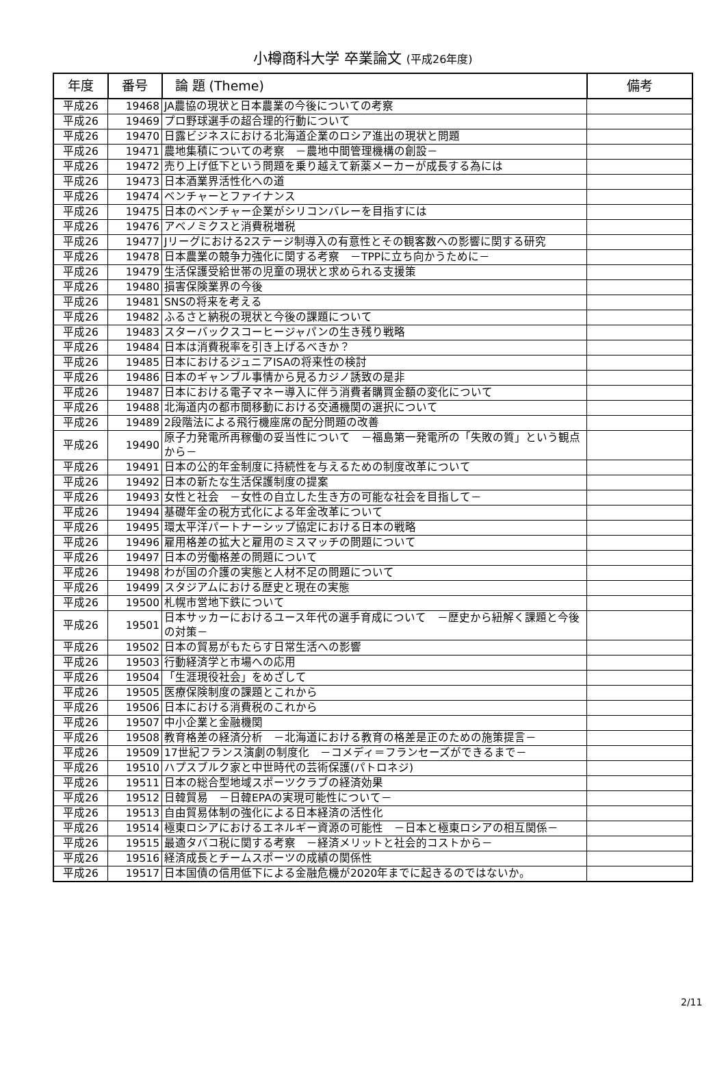小樽商科大学 卒業論文 (平成26年度)
| 年度 | 番号 | 論 題 (Theme) | 備考 |
| --- | --- | --- | --- |
| 平成26 | 19468 | JA農協の現状と日本農業の今後についての考察 | |
| 平成26 | 19469 | プロ野球選手の超合理的行動について | |
| 平成26 | 19470 | 日露ビジネスにおける北海道企業のロシア進出の現状と問題 | |
| 平成26 | 19471 | 農地集積についての考察 －農地中間管理機構の創設－ | |
| 平成26 | 19472 | 売り上げ低下という問題を乗り越えて新薬メーカーが成長する為には | |
| 平成26 | 19473 | 日本酒業界活性化への道 | |
| 平成26 | 19474 | ベンチャーとファイナンス | |
| 平成26 | 19475 | 日本のベンチャー企業がシリコンバレーを目指すには | |
| 平成26 | 19476 | アベノミクスと消費税増税 | |
| 平成26 | 19477 | Jリーグにおける2ステージ制導入の有意性とその観客数への影響に関する研究 | |
| 平成26 | 19478 | 日本農業の競争力強化に関する考察 －TPPに立ち向かうために－ | |
| 平成26 | 19479 | 生活保護受給世帯の児童の現状と求められる支援策 | |
| 平成26 | 19480 | 損害保険業界の今後 | |
| 平成26 | 19481 | SNSの将来を考える | |
| 平成26 | 19482 | ふるさと納税の現状と今後の課題について | |
| 平成26 | 19483 | スターバックスコーヒージャパンの生き残り戦略 | |
| 平成26 | 19484 | 日本は消費税率を引き上げるべきか？ | |
| 平成26 | 19485 | 日本におけるジュニアISAの将来性の検討 | |
| 平成26 | 19486 | 日本のギャンブル事情から見るカジノ誘致の是非 | |
| 平成26 | 19487 | 日本における電子マネー導入に伴う消費者購買金額の変化について | |
| 平成26 | 19488 | 北海道内の都市間移動における交通機関の選択について | |
| 平成26 | 19489 | 2段階法による飛行機座席の配分問題の改善 | |
| 平成26 | 19490 | 原子力発電所再稼働の妥当性について －福島第一発電所の「失敗の質」という観点から－ | |
| 平成26 | 19491 | 日本の公的年金制度に持続性を与えるための制度改革について | |
| 平成26 | 19492 | 日本の新たな生活保護制度の提案 | |
| 平成26 | 19493 | 女性と社会 －女性の自立した生き方の可能な社会を目指して－ | |
| 平成26 | 19494 | 基礎年金の税方式化による年金改革について | |
| 平成26 | 19495 | 環太平洋パートナーシップ協定における日本の戦略 | |
| 平成26 | 19496 | 雇用格差の拡大と雇用のミスマッチの問題について | |
| 平成26 | 19497 | 日本の労働格差の問題について | |
| 平成26 | 19498 | わが国の介護の実態と人材不足の問題について | |
| 平成26 | 19499 | スタジアムにおける歴史と現在の実態 | |
| 平成26 | 19500 | 札幌市営地下鉄について | |
| 平成26 | 19501 | 日本サッカーにおけるユース年代の選手育成について －歴史から紐解く課題と今後の対策－ | |
| 平成26 | 19502 | 日本の貿易がもたらす日常生活への影響 | |
| 平成26 | 19503 | 行動経済学と市場への応用 | |
| 平成26 | 19504 | 「生涯現役社会」をめざして | |
| 平成26 | 19505 | 医療保険制度の課題とこれから | |
| 平成26 | 19506 | 日本における消費税のこれから | |
| 平成26 | 19507 | 中小企業と金融機関 | |
| 平成26 | 19508 | 教育格差の経済分析 －北海道における教育の格差是正のための施策提言－ | |
| 平成26 | 19509 | 17世紀フランス演劇の制度化 －コメディ＝フランセーズができるまで－ | |
| 平成26 | 19510 | ハプスブルク家と中世時代の芸術保護(パトロネジ) | |
| 平成26 | 19511 | 日本の総合型地域スポーツクラブの経済効果 | |
| 平成26 | 19512 | 日韓貿易 －日韓EPAの実現可能性について－ | |
| 平成26 | 19513 | 自由貿易体制の強化による日本経済の活性化 | |
| 平成26 | 19514 | 極東ロシアにおけるエネルギー資源の可能性 －日本と極東ロシアの相互関係－ | |
| 平成26 | 19515 | 最適タバコ税に関する考察 －経済メリットと社会的コストから－ | |
| 平成26 | 19516 | 経済成長とチームスポーツの成績の関係性 | |
| 平成26 | 19517 | 日本国債の信用低下による金融危機が2020年までに起きるのではないか。 | |
2/11